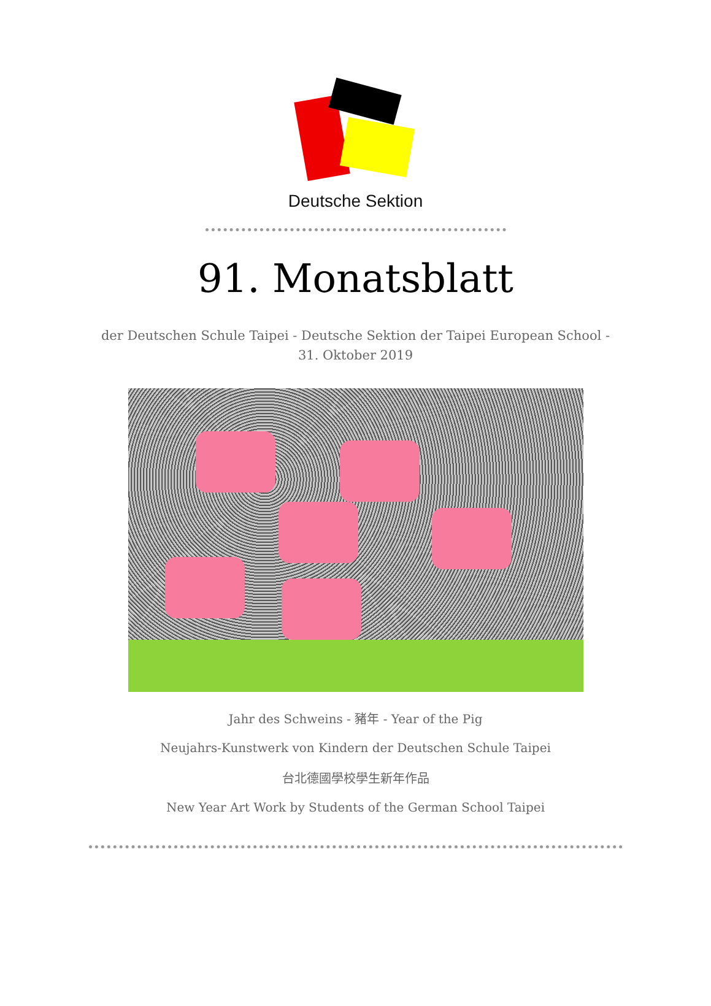Deutsche Sektion
91. Monatsblatt
der Deutschen Schule Taipei - Deutsche Sektion der Taipei European School -
31. Oktober 2019
Jahr des Schweins - 豬年 - Year of the Pig
Neujahrs-Kunstwerk von Kindern der Deutschen Schule Taipei
台北德國學校學生新年作品
New Year Art Work by Students of the German School Taipei